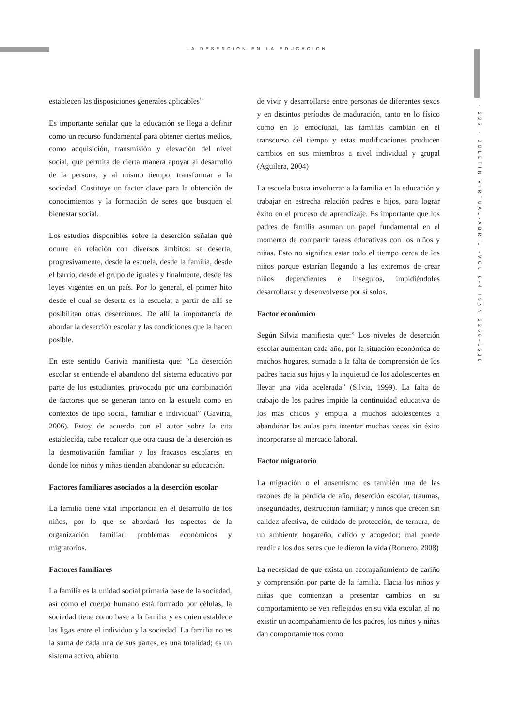LA DESERCIÓN EN LA EDUCACIÓN
· 236 · BOLETÍN VIRTUAL-ABRIL -VOL 6-4 ISNN 2266-1536
establecen las disposiciones generales aplicables”
Es importante señalar que la educación se llega a definir como un recurso fundamental para obtener ciertos medios, como adquisición, transmisión y elevación del nivel social, que permita de cierta manera apoyar al desarrollo de la persona, y al mismo tiempo, transformar a la sociedad. Costituye un factor clave para la obtención de conocimientos y la formación de seres que busquen el bienestar social.
Los estudios disponibles sobre la deserción señalan qué ocurre en relación con diversos ámbitos: se deserta, progresivamente, desde la escuela, desde la familia, desde el barrio, desde el grupo de iguales y finalmente, desde las leyes vigentes en un país. Por lo general, el primer hito desde el cual se deserta es la escuela; a partir de allí se posibilitan otras deserciones. De allí la importancia de abordar la deserción escolar y las condiciones que la hacen posible.
En este sentido Garivia manifiesta que: “La deserción escolar se entiende el abandono del sistema educativo por parte de los estudiantes, provocado por una combinación de factores que se generan tanto en la escuela como en contextos de tipo social, familiar e individual” (Gaviria, 2006). Estoy de acuerdo con el autor sobre la cita establecida, cabe recalcar que otra causa de la deserción es la desmotivación familiar y los fracasos escolares en donde los niños y niñas tienden abandonar su educación.
Factores familiares asociados a la deserción escolar
La familia tiene vital importancia en el desarrollo de los niños, por lo que se abordará los aspectos de la organización familiar: problemas económicos y migratorios.
Factores familiares
La familia es la unidad social primaria base de la sociedad, así como el cuerpo humano está formado por células, la sociedad tiene como base a la familia y es quien establece las ligas entre el individuo y la sociedad. La familia no es la suma de cada una de sus partes, es una totalidad; es un sistema activo, abierto
de vivir y desarrollarse entre personas de diferentes sexos y en distintos períodos de maduración, tanto en lo físico como en lo emocional, las familias cambian en el transcurso del tiempo y estas modificaciones producen cambios en sus miembros a nivel individual y grupal (Aguilera, 2004)
La escuela busca involucrar a la familia en la educación y trabajar en estrecha relación padres e hijos, para lograr éxito en el proceso de aprendizaje. Es importante que los padres de familia asuman un papel fundamental en el momento de compartir tareas educativas con los niños y niñas. Esto no significa estar todo el tiempo cerca de los niños porque estarían llegando a los extremos de crear niños dependientes e inseguros, impidiéndoles desarrollarse y desenvolverse por sí solos.
Factor económico
Según Silvia manifiesta que:” Los niveles de deserción escolar aumentan cada año, por la situación económica de muchos hogares, sumada a la falta de comprensión de los padres hacia sus hijos y la inquietud de los adolescentes en llevar una vida acelerada” (Silvia, 1999). La falta de trabajo de los padres impide la continuidad educativa de los más chicos y empuja a muchos adolescentes a abandonar las aulas para intentar muchas veces sin éxito incorporarse al mercado laboral.
Factor migratorio
La migración o el ausentismo es también una de las razones de la pérdida de año, deserción escolar, traumas, inseguridades, destrucción familiar; y niños que crecen sin calidez afectiva, de cuidado de protección, de ternura, de un ambiente hogareño, cálido y acogedor; mal puede rendir a los dos seres que le dieron la vida (Romero, 2008)
La necesidad de que exista un acompañamiento de cariño y comprensión por parte de la familia. Hacia los niños y niñas que comienzan a presentar cambios en su comportamiento se ven reflejados en su vida escolar, al no existir un acompañamiento de los padres, los niños y niñas dan comportamientos como